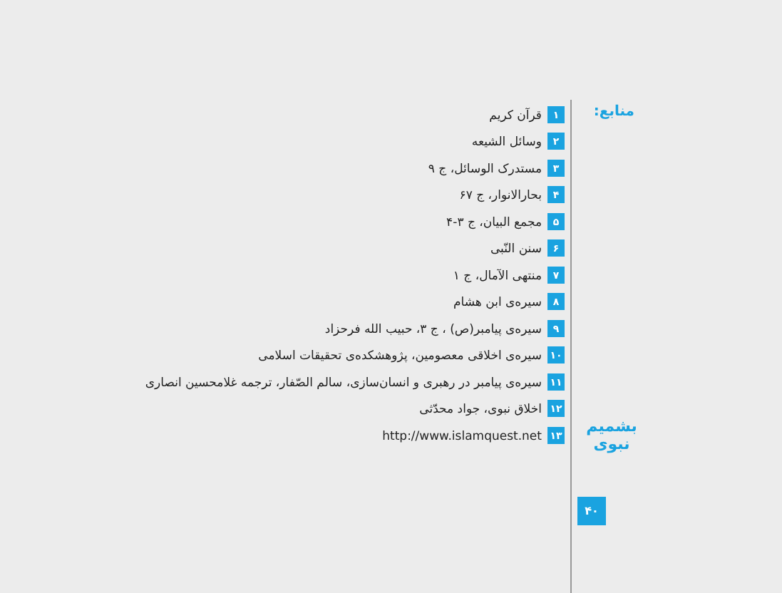منابع:
۱ قرآن کریم
۲ وسائل الشیعه
۳ مستدرک الوسائل، ج ۹
۴ بحارالانوار، ج ۶۷
۵ مجمع البیان، ج ۳-۴
۶ سنن النّبی
۷ منتهی الآمال، ج ۱
۸ سیره‌ی ابن هشام
۹ سیره‌ی پیامبر(ص) ، ج ۳، حبیب الله فرحزاد
۱۰ سیره‌ی اخلاقی معصومین، پژوهشکده‌ی تحقیقات اسلامی
۱۱ سیره‌ی پیامبر در رهبری و انسان‌سازی، سالم الصّفار، ترجمه غلامحسین انصاری
۱۲ اخلاق نبوی، جواد محدّثی
۱۳ http://www.islamquest.net
بشمیم نبوی
۴۰